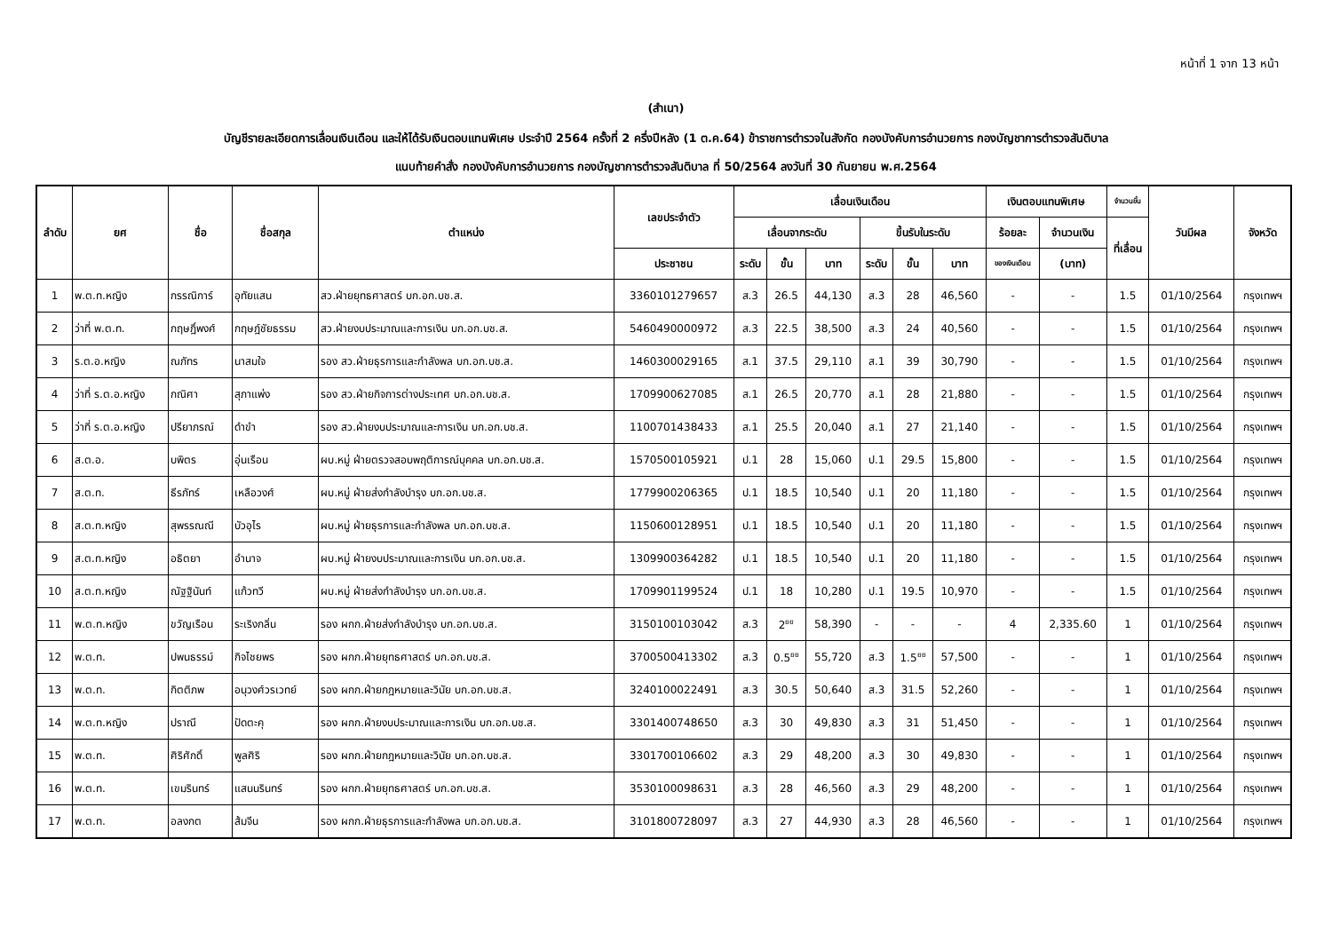หน้าที่ 1 จาก 13 หน้า
(สำเนา)
บัญชีรายละเอียดการเลื่อนเงินเดือน และให้ได้รับเงินตอบแทนพิเศษ ประจำปี 2564 ครั้งที่ 2 ครึ่งปีหลัง (1 ต.ค.64) ข้าราชการตำรวจในสังกัด กองบังคับการอำนวยการ กองบัญชาการตำรวจสันติบาล
แนบท้ายคำสั่ง กองบังคับการอำนวยการ กองบัญชาการตำรวจสันติบาล ที่ 50/2564 ลงวันที่ 30 กันยายน พ.ศ.2564
| ลำดับ | ยศ | ชื่อ | ชื่อสกุล | ตำแหน่ง | เลขประจำตัว | เลื่อนเงินเดือน | | | | | | เงินตอบแทนพิเศษ | | จำนวนขั้น | วันมีผล | จังหวัด |
| --- | --- | --- | --- | --- | --- | --- | --- | --- | --- | --- | --- | --- | --- | --- | --- | --- |
| | | | | | | เลื่อนจากระดับ | | | ขึ้นรับในระดับ | | | ร้อยละ | จำนวนเงิน | ที่เลื่อน | | |
| | | | | | ประชาชน | ระดับ | ขั้น | บาท | ระดับ | ขั้น | บาท | ของเงินเดือน | (บาท) | | | |
| 1 | พ.ต.ท.หญิง | กรรณิการ์ | อุทัยแสน | สว.ฝ่ายยุทธศาสตร์ บก.อก.บช.ส. | 3360101279657 | ส.3 | 26.5 | 44,130 | ส.3 | 28 | 46,560 | - | - | 1.5 | 01/10/2564 | กรุงเทพฯ |
| 2 | ว่าที่ พ.ต.ท. | กฤษฎิ์พงศ์ | กฤษฎ์ชัยธรรม | สว.ฝ่ายงบประมาณและการเงิน บก.อก.บช.ส. | 5460490000972 | ส.3 | 22.5 | 38,500 | ส.3 | 24 | 40,560 | - | - | 1.5 | 01/10/2564 | กรุงเทพฯ |
| 3 | ร.ต.อ.หญิง | ณภัทร | นาสมใจ | รอง สว.ฝ่ายธุรการและกำลังพล บก.อก.บช.ส. | 1460300029165 | ส.1 | 37.5 | 29,110 | ส.1 | 39 | 30,790 | - | - | 1.5 | 01/10/2564 | กรุงเทพฯ |
| 4 | ว่าที่ ร.ต.อ.หญิง | กณิศา | สุภาแพ่ง | รอง สว.ฝ่ายกิจการต่างประเทศ บก.อก.บช.ส. | 1709900627085 | ส.1 | 26.5 | 20,770 | ส.1 | 28 | 21,880 | - | - | 1.5 | 01/10/2564 | กรุงเทพฯ |
| 5 | ว่าที่ ร.ต.อ.หญิง | ปรียาภรณ์ | ดำขำ | รอง สว.ฝ่ายงบประมาณและการเงิน บก.อก.บช.ส. | 1100701438433 | ส.1 | 25.5 | 20,040 | ส.1 | 27 | 21,140 | - | - | 1.5 | 01/10/2564 | กรุงเทพฯ |
| 6 | ส.ต.อ. | บพิตร | อุ่นเรือน | ผบ.หมู่ ฝ่ายตรวจสอบพฤติการณ์บุคคล บก.อก.บช.ส. | 1570500105921 | ป.1 | 28 | 15,060 | ป.1 | 29.5 | 15,800 | - | - | 1.5 | 01/10/2564 | กรุงเทพฯ |
| 7 | ส.ต.ท. | ธีรภัทร์ | เหลือวงศ์ | ผบ.หมู่ ฝ่ายส่งกำลังบำรุง บก.อก.บช.ส. | 1779900206365 | ป.1 | 18.5 | 10,540 | ป.1 | 20 | 11,180 | - | - | 1.5 | 01/10/2564 | กรุงเทพฯ |
| 8 | ส.ต.ท.หญิง | สุพรรณณี | บัวอุไร | ผบ.หมู่ ฝ่ายธุรการและกำลังพล บก.อก.บช.ส. | 1150600128951 | ป.1 | 18.5 | 10,540 | ป.1 | 20 | 11,180 | - | - | 1.5 | 01/10/2564 | กรุงเทพฯ |
| 9 | ส.ต.ท.หญิง | อธิตยา | อำนาจ | ผบ.หมู่ ฝ่ายงบประมาณและการเงิน บก.อก.บช.ส. | 1309900364282 | ป.1 | 18.5 | 10,540 | ป.1 | 20 | 11,180 | - | - | 1.5 | 01/10/2564 | กรุงเทพฯ |
| 10 | ส.ต.ท.หญิง | ณัฐฐินันท์ | แก้วทวี | ผบ.หมู่ ฝ่ายส่งกำลังบำรุง บก.อก.บช.ส. | 1709901199524 | ป.1 | 18 | 10,280 | ป.1 | 19.5 | 10,970 | - | - | 1.5 | 01/10/2564 | กรุงเทพฯ |
| 11 | พ.ต.ท.หญิง | ขวัญเรือน | ระเริงกลิ่น | รอง ผกก.ฝ่ายส่งกำลังบำรุง บก.อก.บช.ส. | 3150100103042 | ส.3 | 2<sup>ยย</sup> | 58,390 | - | - | - | 4 | 2,335.60 | 1 | 01/10/2564 | กรุงเทพฯ |
| 12 | พ.ต.ท. | ปพนธรรม์ | กิจไชยพร | รอง ผกก.ฝ่ายยุทธศาสตร์ บก.อก.บช.ส. | 3700500413302 | ส.3 | 0.5<sup>ยย</sup> | 55,720 | ส.3 | 1.5<sup>ยย</sup> | 57,500 | - | - | 1 | 01/10/2564 | กรุงเทพฯ |
| 13 | พ.ต.ท. | กิตติภพ | อนุวงศ์วรเวทย์ | รอง ผกก.ฝ่ายกฎหมายและวินัย บก.อก.บช.ส. | 3240100022491 | ส.3 | 30.5 | 50,640 | ส.3 | 31.5 | 52,260 | - | - | 1 | 01/10/2564 | กรุงเทพฯ |
| 14 | พ.ต.ท.หญิง | ปราณี | ปัดตะคุ | รอง ผกก.ฝ่ายงบประมาณและการเงิน บก.อก.บช.ส. | 3301400748650 | ส.3 | 30 | 49,830 | ส.3 | 31 | 51,450 | - | - | 1 | 01/10/2564 | กรุงเทพฯ |
| 15 | พ.ต.ท. | ศิริศักดิ์ | พูลศิริ | รอง ผกก.ฝ่ายกฎหมายและวินัย บก.อก.บช.ส. | 3301700106602 | ส.3 | 29 | 48,200 | ส.3 | 30 | 49,830 | - | - | 1 | 01/10/2564 | กรุงเทพฯ |
| 16 | พ.ต.ท. | เขมรินทร์ | แสนนรินทร์ | รอง ผกก.ฝ่ายยุทธศาสตร์ บก.อก.บช.ส. | 3530100098631 | ส.3 | 28 | 46,560 | ส.3 | 29 | 48,200 | - | - | 1 | 01/10/2564 | กรุงเทพฯ |
| 17 | พ.ต.ท. | อลงกต | ส้มจีน | รอง ผกก.ฝ่ายธุรการและกำลังพล บก.อก.บช.ส. | 3101800728097 | ส.3 | 27 | 44,930 | ส.3 | 28 | 46,560 | - | - | 1 | 01/10/2564 | กรุงเทพฯ |